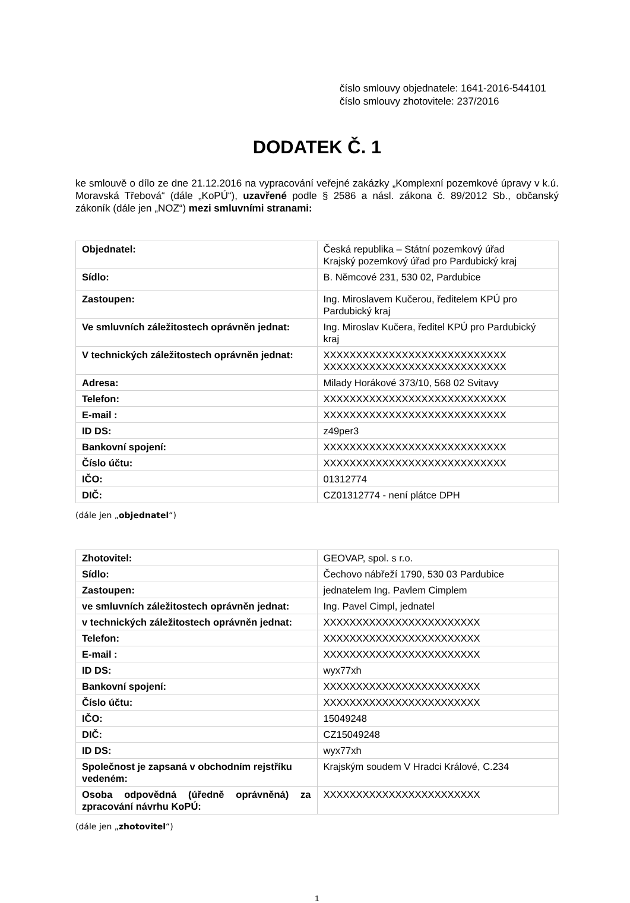číslo smlouvy objednatele: 1641-2016-544101
číslo smlouvy zhotovitele: 237/2016
DODATEK Č. 1
ke smlouvě o dílo ze dne 21.12.2016 na vypracování veřejné zakázky „Komplexní pozemkové úpravy v k.ú. Moravská Třebová“ (dále „KoPÚ“), uzavřené podle § 2586 a násl. zákona č. 89/2012 Sb., občanský zákoník (dále jen „NOZ“) mezi smluvními stranami:
| Objednatel: | Česká republika – Státní pozemkový úřad Krajský pozemkový úřad pro Pardubický kraj |
| Sídlo: | B. Němcové 231, 530 02, Pardubice |
| Zastoupen: | Ing. Miroslavem Kučerou, ředitelem KPÚ pro Pardubický kraj |
| Ve smluvních záležitostech oprávněn jednat: | Ing. Miroslav Kučera, ředitel KPÚ pro Pardubický kraj |
| V technických záležitostech oprávněn jednat: | XXXXXXXXXXXXXXXXXXXXXXXXXXXX XXXXXXXXXXXXXXXXXXXXXXXXXXXX |
| Adresa: | Milady Horákové 373/10, 568 02 Svitavy |
| Telefon: | XXXXXXXXXXXXXXXXXXXXXXXXXXXX |
| E-mail : | XXXXXXXXXXXXXXXXXXXXXXXXXXXX |
| ID DS: | z49per3 |
| Bankovní spojení: | XXXXXXXXXXXXXXXXXXXXXXXXXXXX |
| Číslo účtu: | XXXXXXXXXXXXXXXXXXXXXXXXXXXX |
| IČO: | 01312774 |
| DIČ: | CZ01312774 - není plátce DPH |
(dále jen „objednatel“)
| Zhotovitel: | GEOVAP, spol. s r.o. |
| Sídlo: | Čechovo nábřeží 1790, 530 03 Pardubice |
| Zastoupen: | jednatelem Ing. Pavlem Cimplem |
| ve smluvních záležitostech oprávněn jednat: | Ing. Pavel Cimpl, jednatel |
| v technických záležitostech oprávněn jednat: | XXXXXXXXXXXXXXXXXXXXXXXX |
| Telefon: | XXXXXXXXXXXXXXXXXXXXXXXX |
| E-mail : | XXXXXXXXXXXXXXXXXXXXXXXX |
| ID DS: | wyx77xh |
| Bankovní spojení: | XXXXXXXXXXXXXXXXXXXXXXXX |
| Číslo účtu: | XXXXXXXXXXXXXXXXXXXXXXXX |
| IČO: | 15049248 |
| DIČ: | CZ15049248 |
| ID DS: | wyx77xh |
| Společnost je zapsaná v obchodním rejstříku vedeném: | Krajským soudem V Hradci Králové, C.234 |
| Osoba odpovědná (úředně oprávněná) za zpracování návrhu KoPÚ: | XXXXXXXXXXXXXXXXXXXXXXXX |
(dále jen „zhotovitel“)
1